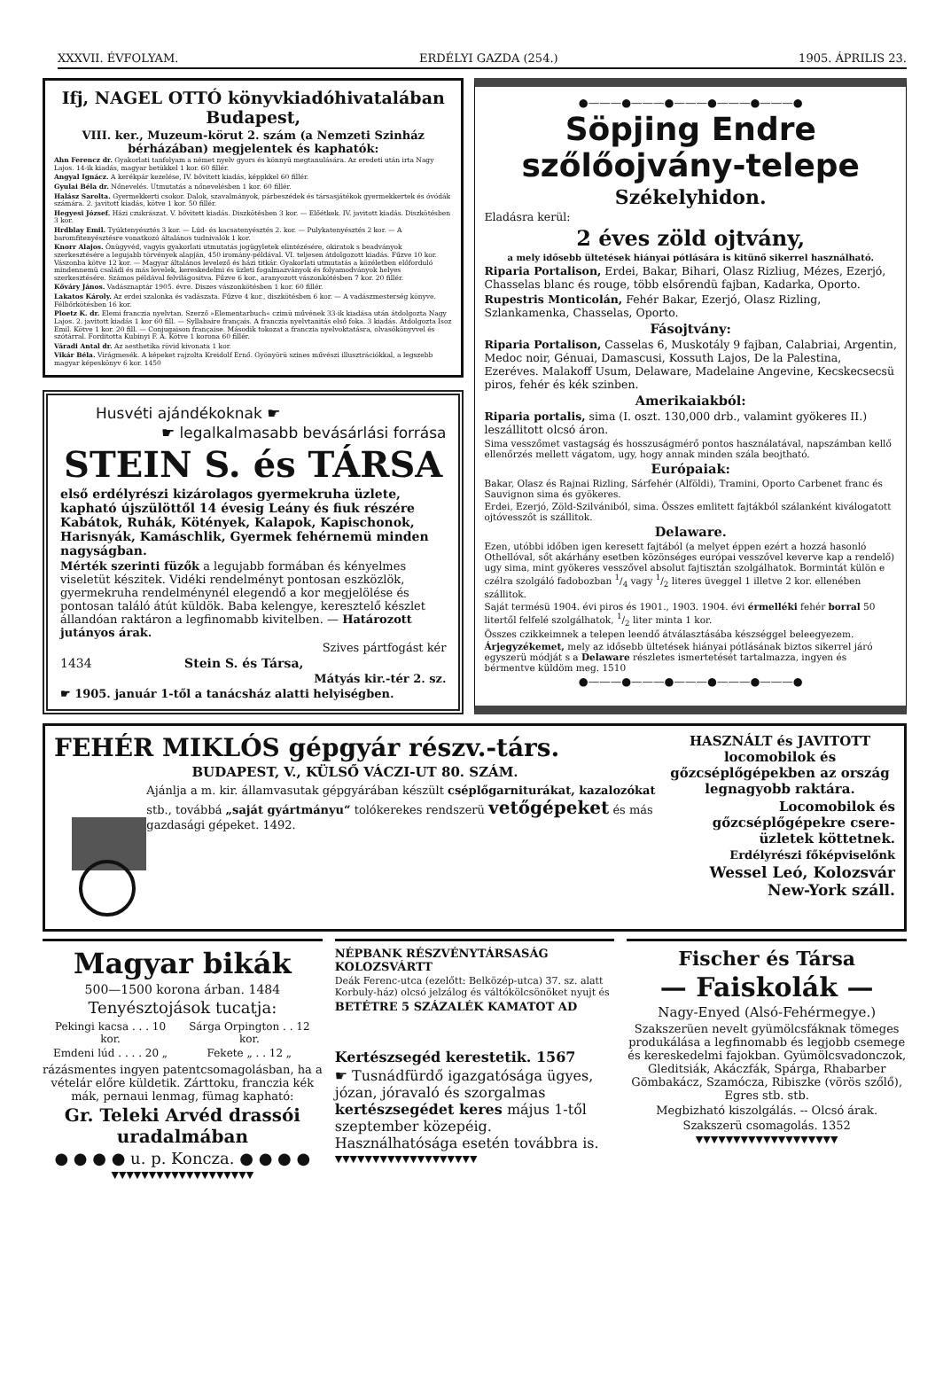XXXVII. ÉVFOLYAM. ERDÉLYI GAZDA (254.) 1905. ÁPRILIS 23.
Ifj, NAGEL OTTÓ könyvkiadóhivatalában Budapest,
VIII. ker., Muzeum-körut 2. szám (a Nemzeti Szinház bérházában) megjelentek és kaphatók:
Ahn Ferencz dr. Gyakorlati tanfolyam a német nyelv gyors és könnyü megtanulására. Az eredeti után irta Nagy Lajos. 14-ik kiadás, magyar betükkel 1 kor. 60 fillér.
Angyal Ignácz. A kerékpár kezelése, IV. bővitett kiadás, képpkkel 60 fillér.
Gyulai Béla dr. Nőnevelés. Utmutatás a nőnevelésben 1 kor. 60 fillér.
Halász Sarolta. Gyermekkerti csokor. Dalok, szavalmányok, párbeszédek és társasjátékok gyermekkertek és óvódák számára. 2. javitott kiadás, kötve 1 kor. 50 fillér.
Hegyesi József. Házi czukrászat. V. bővitett kiadás. Diszkötésben 3 kor. — Előétkek. IV. javitott kiadás. Diszkötésben 3 kor.
Hrdblay Emil. Tyúktenyésztés 3 kor. — Lúd- és kacsatenyésztés 2. kor. — Pulykatenyésztés 2 kor. — A baromfitenyésztésre vonatkozó általános tudnivalók 1 kor.
Knorr Alajos. Önügyvéd, vagyis gyakorlati utmutatás jogügyletek elintézésére, okiratok s beadványok szerkesztésére a legujabb törvények alapján, 450 iromány-példával. VI. teljesen átdolgozott kiadás. Fűzve 10 kor. Vászonba kötve 12 kor. — Magyar általános levelező és házi titkár. Gyakorlati utmutatás a közéletben előforduló mindennemü családi és más levelek, kereskedelmi és üzleti fogalmazványok és folyamodványok helyes szerkesztésére. Számos példával felvilágositva. Fűzve 6 kor., aranyozott vászonkötésben 7 kor. 20 fillér.
Kőváry János. Vadásznaptár 1905. évre. Diszes vászonkötésben 1 kor. 60 fillér.
Lakatos Károly. Az erdei szalonka és vadászata. Fűzve 4 kor., diszkötésben 6 kor. — A vadászmesterség könyve. Félbőrkötésben 16 kor.
Ploetz K. dr. Elemi franczia nyelvtan. Szerző »Elementarbuch« czimü művének 33-ik kiadása után átdolgozta Nagy Lajos. 2. javitott kiadás 1 kor 60 fill. — Syllabaire français. A franczia nyelvtanitás első foka. 3 kiadás. Átdolgozta Isoz Emil. Kötve 1 kor. 20 fill. — Conjugaison française. Második tokozat a franczia nyelvoktatásra, olvasókönyvvel és szótárral. Forditotta Kubinyi F. A. Kötve 1 korona 60 fillér.
Váradi Antal dr. Az aesthetika rövid kivonata 1 kor.
Vikár Béla. Virágmesék. A képeket rajzolta Kreidolf Ernő. Gyönyörü szines művészi illusztrációkkal, a legszebb magyar képeskönyv 6 kor. 1450
Husvéti ajándékoknak ☛
☛ legalkalmasabb bevásárlási forrása
STEIN S. és TÁRSA
első erdélyrészi kizárolagos gyermekruha üzlete, kapható újszülöttől 14 évesig Leány és fiuk részére Kabátok, Ruhák, Kötények, Kalapok, Kapischonok, Harisnyák, Kamáschlik, Gyermek fehérnemü minden nagyságban.
Mérték szerinti füzők a legujabb formában és kényelmes viseletüt készitek. Vidéki rendelményt pontosan eszközlök, gyermekruha rendelménynél elegendő a kor megjelölése és pontosan találó átút küldök. Baba kelengye, keresztelő készlet állandóan raktáron a legfinomabb kivitelben. — Határozott jutányos árak.
Szives pártfogást kér
1434 Stein S. és Társa,
Mátyás kir.-tér 2. sz.
☛ 1905. január 1-től a tanácsház alatti helyiségben.
●———●———●———●———●———●
Söpjing Endre szőlőojvány-telepe
Székelyhidon.
Eladásra kerül:
2 éves zöld ojtvány,
a mely idősebb ültetések hiányai pótlására is kitünő sikerrel használható.
Riparia Portalison, Erdei, Bakar, Bihari, Olasz Rizliug, Mézes, Ezerjó, Chasselas blanc és rouge, több elsőrendü fajban, Kadarka, Oporto.
Rupestris Monticolán, Fehér Bakar, Ezerjó, Olasz Rizling, Szlankamenka, Chasselas, Oporto.
Fásojtvány:
Riparia Portalison, Casselas 6, Muskotály 9 fajban, Calabriai, Argentin, Medoc noir, Génuai, Damascusi, Kossuth Lajos, De la Palestina, Ezeréves. Malakoff Usum, Delaware, Madelaine Angevine, Kecskecsecsü piros, fehér és kék szinben.
Amerikaiakból:
Riparia portalis, sima (I. oszt. 130,000 drb., valamint gyökeres II.) leszállitott olcsó áron.
Sima vesszőmet vastagság és hosszuságmérő pontos használatával, napszámban kellő ellenőrzés mellett vágatom, ugy, hogy annak minden szála beojtható.
Európaiak:
Bakar, Olasz és Rajnai Rizling, Sárfehér (Alföldi), Tramini, Oporto Carbenet franc és Sauvignon sima és gyökeres.
Erdei, Ezerjó, Zöld-Szilvániból, sima. Összes emlitett fajtákból szálanként kiválogatott ojtóvesszőt is szállitok.
Delaware.
Ezen, utóbbi időben igen keresett fajtából (a melyet éppen ezért a hozzá hasonló Othellóval, sőt akárhány esetben közönséges európai vesszővel keverve kap a rendelő) ugy sima, mint gyökeres vesszővel absolut fajtisztán szolgálhatok. Bormintát külön e czélra szolgáló fadobozban 1/4 vagy 1/2 literes üveggel 1 illetve 2 kor. ellenében szállitok.
Saját termésü 1904. évi piros és 1901., 1903. 1904. évi érmelléki fehér borral 50 litertől felfelé szolgálhatok, 1/2 liter minta 1 kor.
Összes czikkeimnek a telepen leendő átválasztásába készséggel beleegyezem.
Árjegyzékemet, mely az idősebb ültetések hiányai pótlásának biztos sikerrel járó egyszerü módját s a Delaware részletes ismertetését tartalmazza, ingyen és bérmentve küldöm meg. 1510
●———●———●———●———●———●
FEHÉR MIKLÓS gépgyár részv.-társ.
BUDAPEST, V., KÜLSŐ VÁCZI-UT 80. SZÁM.
Ajánlja a m. kir. államvasutak gépgyárában készült cséplőgarniturákat, kazalozókat stb., továbbá „saját gyártmányu“ tolókerekes rendszerü vetőgépeket és más gazdasági gépeket. 1492.
HASZNÁLT és JAVITOTT locomobilok és gőzcséplőgépekben az ország legnagyobb raktára.
Locomobilok és gőzcséplőgépekre csere-üzletek köttetnek.
Erdélyrészi főképviselőnk
Wessel Leó, Kolozsvár New-York száll.
Magyar bikák
500—1500 korona árban. 1484
Tenyésztojások tucatja:
| Pekingi kacsa . . . 10 kor. | Sárga Orpington . . 12 kor. |
| Emdeni lúd . . . . 20 „ | Fekete „ . . 12 „ |
rázásmentes ingyen patentcsomagolásban, ha a vételár előre küldetik. Zárttoku, franczia kék mák, pernaui lenmag, fümag kapható:
Gr. Teleki Arvéd drassói uradalmában
● ● ● ● u. p. Koncza. ● ● ● ●
▼▼▼▼▼▼▼▼▼▼▼▼▼▼▼▼▼▼▼
NÉPBANK RÉSZVÉNYTÁRSASÁG KOLOZSVÁRTT
Deák Ferenc-utca (ezelőtt: Belközép-utca) 37. sz. alatt Korbuly-ház) olcsó jelzálog és váltókölcsönöket nyujt és
BETÉTRE 5 SZÁZALÉK KAMATOT AD
Kertészsegéd kerestetik. 1567
☛ Tusnádfürdő igazgatósága ügyes, józan, jóravaló és szorgalmas kertészsegédet keres május 1-től szeptember közepéig. Használhatósága esetén továbbra is.
▼▼▼▼▼▼▼▼▼▼▼▼▼▼▼▼▼▼▼
Fischer és Társa
— Faiskolák —
Nagy-Enyed (Alsó-Fehérmegye.)
Szakszerüen nevelt gyümölcsfáknak tömeges produkálása a legfinomabb és legjobb csemege és kereskedelmi fajokban. Gyümölcsvadonczok, Gleditsiák, Akáczfák, Spárga, Rhabarber Gömbakácz, Szamócza, Ribiszke (vörös szőlő), Egres stb. stb.
Megbizható kiszolgálás. -- Olcsó árak.
Szakszerü csomagolás. 1352
▼▼▼▼▼▼▼▼▼▼▼▼▼▼▼▼▼▼▼